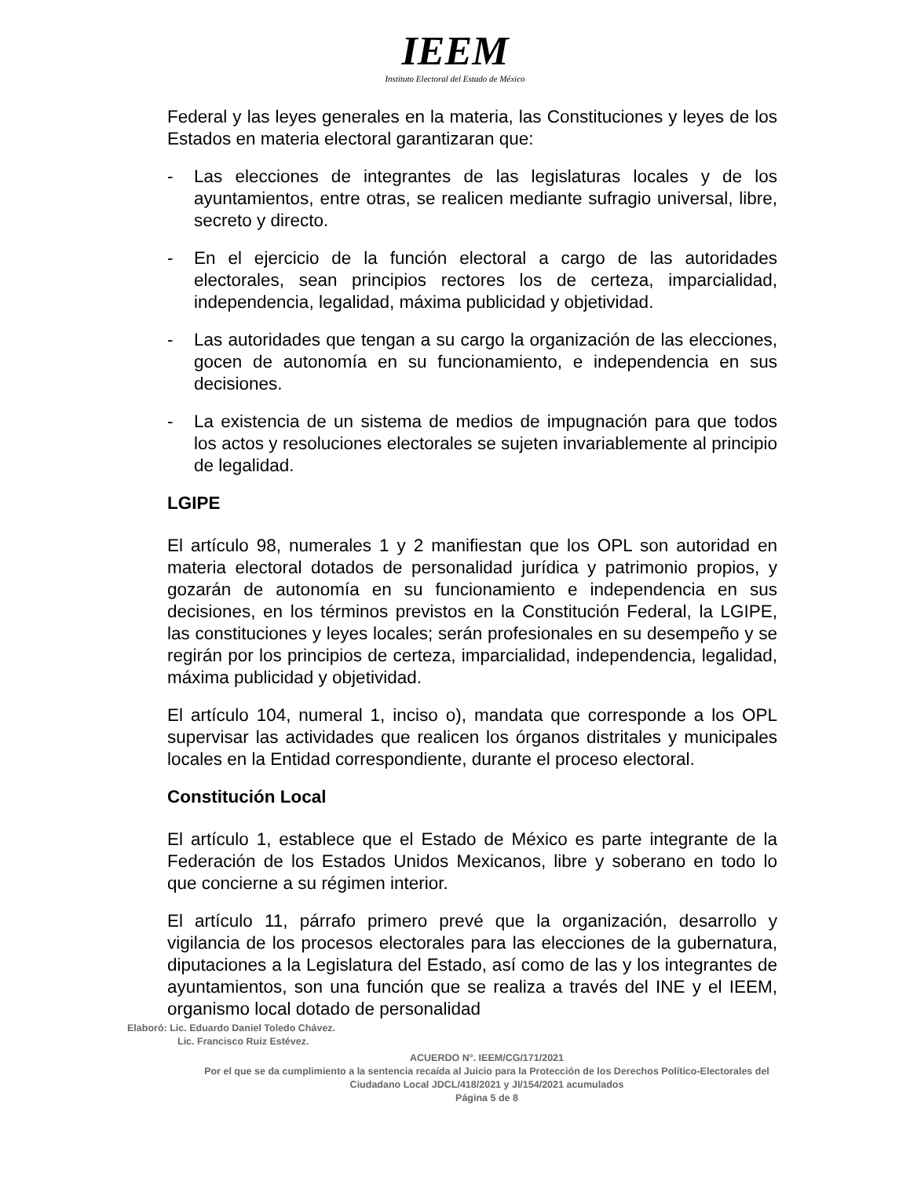IEEM
Instituto Electoral del Estado de México
Federal y las leyes generales en la materia, las Constituciones y leyes de los Estados en materia electoral garantizaran que:
- Las elecciones de integrantes de las legislaturas locales y de los ayuntamientos, entre otras, se realicen mediante sufragio universal, libre, secreto y directo.
- En el ejercicio de la función electoral a cargo de las autoridades electorales, sean principios rectores los de certeza, imparcialidad, independencia, legalidad, máxima publicidad y objetividad.
- Las autoridades que tengan a su cargo la organización de las elecciones, gocen de autonomía en su funcionamiento, e independencia en sus decisiones.
- La existencia de un sistema de medios de impugnación para que todos los actos y resoluciones electorales se sujeten invariablemente al principio de legalidad.
LGIPE
El artículo 98, numerales 1 y 2 manifiestan que los OPL son autoridad en materia electoral dotados de personalidad jurídica y patrimonio propios, y gozarán de autonomía en su funcionamiento e independencia en sus decisiones, en los términos previstos en la Constitución Federal, la LGIPE, las constituciones y leyes locales; serán profesionales en su desempeño y se regirán por los principios de certeza, imparcialidad, independencia, legalidad, máxima publicidad y objetividad.
El artículo 104, numeral 1, inciso o), mandata que corresponde a los OPL supervisar las actividades que realicen los órganos distritales y municipales locales en la Entidad correspondiente, durante el proceso electoral.
Constitución Local
El artículo 1, establece que el Estado de México es parte integrante de la Federación de los Estados Unidos Mexicanos, libre y soberano en todo lo que concierne a su régimen interior.
El artículo 11, párrafo primero prevé que la organización, desarrollo y vigilancia de los procesos electorales para las elecciones de la gubernatura, diputaciones a la Legislatura del Estado, así como de las y los integrantes de ayuntamientos, son una función que se realiza a través del INE y el IEEM, organismo local dotado de personalidad
Elaboró: Lic. Eduardo Daniel Toledo Chávez.
Lic. Francisco Ruiz Estévez.
ACUERDO N°. IEEM/CG/171/2021
Por el que se da cumplimiento a la sentencia recaída al Juicio para la Protección de los Derechos Político-Electorales del Ciudadano Local JDCL/418/2021 y JI/154/2021 acumulados
Página 5 de 8